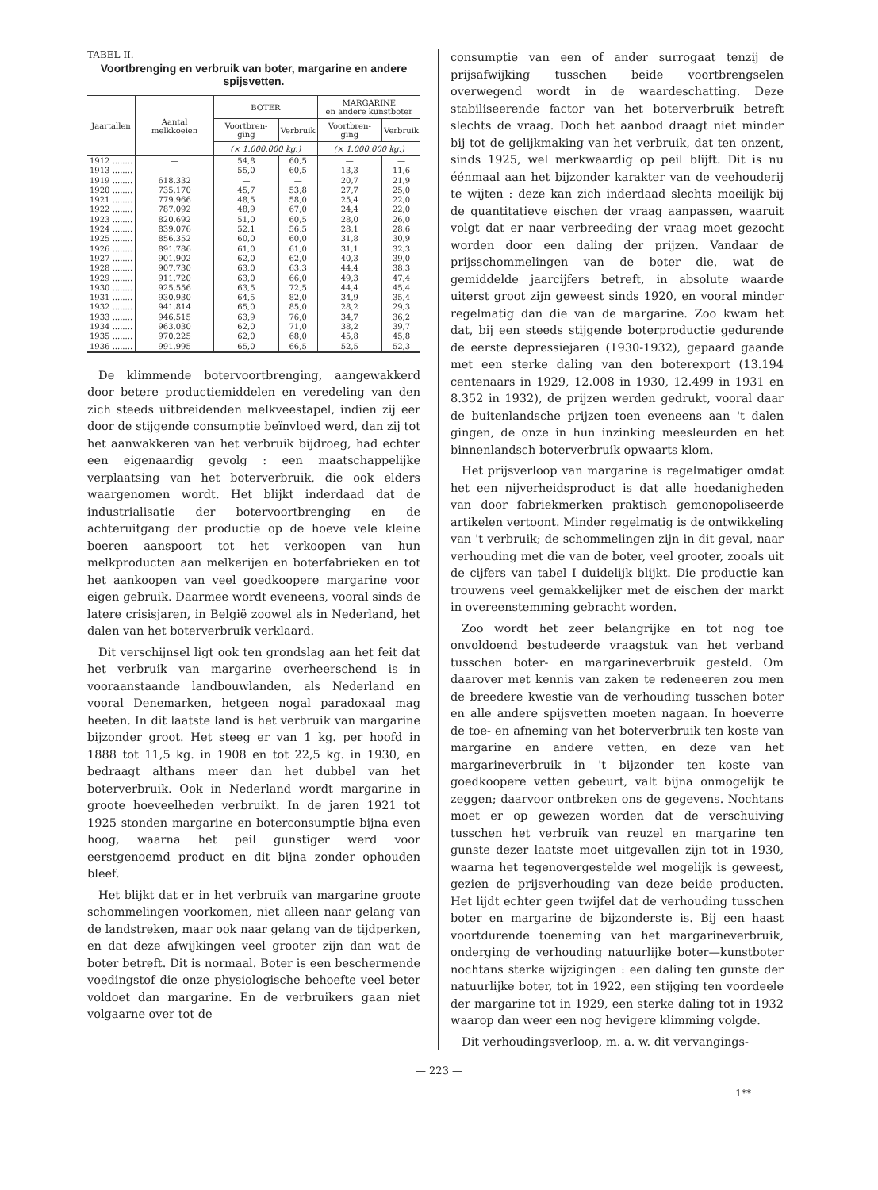TABEL II.
Voortbrenging en verbruik van boter, margarine en andere spijsvetten.
| Jaartallen | Aantal melkkoeien | BOTER | | MARGARINE en andere kunstboter | |
| --- | --- | --- | --- | --- | --- |
| | | Voortbren-ging | Verbruik | Voortbren-ging | Verbruik |
| | | (× 1.000.000 kg.) | | (× 1.000.000 kg.) | |
| 1912 ........ | — | 54,8 | 60,5 | — | — |
| 1913 ........ | — | 55,0 | 60,5 | 13,3 | 11,6 |
| 1919 ........ | 618.332 | — | — | 20,7 | 21,9 |
| 1920 ........ | 735.170 | 45,7 | 53,8 | 27,7 | 25,0 |
| 1921 ........ | 779.966 | 48,5 | 58,0 | 25,4 | 22,0 |
| 1922 ........ | 787.092 | 48,9 | 67,0 | 24,4 | 22,0 |
| 1923 ........ | 820.692 | 51,0 | 60,5 | 28,0 | 26,0 |
| 1924 ........ | 839.076 | 52,1 | 56,5 | 28,1 | 28,6 |
| 1925 ........ | 856.352 | 60,0 | 60,0 | 31,8 | 30,9 |
| 1926 ........ | 891.786 | 61,0 | 61,0 | 31,1 | 32,3 |
| 1927 ........ | 901.902 | 62,0 | 62,0 | 40,3 | 39,0 |
| 1928 ........ | 907.730 | 63,0 | 63,3 | 44,4 | 38,3 |
| 1929 ........ | 911.720 | 63,0 | 66,0 | 49,3 | 47,4 |
| 1930 ........ | 925.556 | 63,5 | 72,5 | 44,4 | 45,4 |
| 1931 ........ | 930.930 | 64,5 | 82,0 | 34,9 | 35,4 |
| 1932 ........ | 941.814 | 65,0 | 85,0 | 28,2 | 29,3 |
| 1933 ........ | 946.515 | 63,9 | 76,0 | 34,7 | 36,2 |
| 1934 ........ | 963.030 | 62,0 | 71,0 | 38,2 | 39,7 |
| 1935 ........ | 970.225 | 62,0 | 68,0 | 45,8 | 45,8 |
| 1936 ........ | 991.995 | 65,0 | 66,5 | 52,5 | 52,3 |
De klimmende botervoortbrenging, aangewakkerd door betere productiemiddelen en veredeling van den zich steeds uitbreidenden melkveestapel, indien zij eer door de stijgende consumptie beïnvloed werd, dan zij tot het aanwakkeren van het verbruik bijdroeg, had echter een eigenaardig gevolg : een maatschappelijke verplaatsing van het boterverbruik, die ook elders waargenomen wordt. Het blijkt inderdaad dat de industrialisatie der botervoortbrenging en de achteruitgang der productie op de hoeve vele kleine boeren aanspoort tot het verkoopen van hun melkproducten aan melkerijen en boterfabrieken en tot het aankoopen van veel goedkoopere margarine voor eigen gebruik. Daarmee wordt eveneens, vooral sinds de latere crisisjaren, in België zoowel als in Nederland, het dalen van het boterverbruik verklaard.
Dit verschijnsel ligt ook ten grondslag aan het feit dat het verbruik van margarine overheerschend is in vooraanstaande landbouwlanden, als Nederland en vooral Denemarken, hetgeen nogal paradoxaal mag heeten. In dit laatste land is het verbruik van margarine bijzonder groot. Het steeg er van 1 kg. per hoofd in 1888 tot 11,5 kg. in 1908 en tot 22,5 kg. in 1930, en bedraagt althans meer dan het dubbel van het boterverbruik. Ook in Nederland wordt margarine in groote hoeveelheden verbruikt. In de jaren 1921 tot 1925 stonden margarine en boterconsumptie bijna even hoog, waarna het peil gunstiger werd voor eerstgenoemd product en dit bijna zonder ophouden bleef.
Het blijkt dat er in het verbruik van margarine groote schommelingen voorkomen, niet alleen naar gelang van de landstreken, maar ook naar gelang van de tijdperken, en dat deze afwijkingen veel grooter zijn dan wat de boter betreft. Dit is normaal. Boter is een beschermende voedingstof die onze physiologische behoefte veel beter voldoet dan margarine. En de verbruikers gaan niet volgaarne over tot de
consumptie van een of ander surrogaat tenzij de prijsafwijking tusschen beide voortbrengselen overwegend wordt in de waardeschatting. Deze stabiliseerende factor van het boterverbruik betreft slechts de vraag. Doch het aanbod draagt niet minder bij tot de gelijkmaking van het verbruik, dat ten onzent, sinds 1925, wel merkwaardig op peil blijft. Dit is nu éénmaal aan het bijzonder karakter van de veehouderij te wijten : deze kan zich inderdaad slechts moeilijk bij de quantitatieve eischen der vraag aanpassen, waaruit volgt dat er naar verbreeding der vraag moet gezocht worden door een daling der prijzen. Vandaar de prijsschommelingen van de boter die, wat de gemiddelde jaarcijfers betreft, in absolute waarde uiterst groot zijn geweest sinds 1920, en vooral minder regelmatig dan die van de margarine. Zoo kwam het dat, bij een steeds stijgende boterproductie gedurende de eerste depressiejaren (1930-1932), gepaard gaande met een sterke daling van den boterexport (13.194 centenaars in 1929, 12.008 in 1930, 12.499 in 1931 en 8.352 in 1932), de prijzen werden gedrukt, vooral daar de buitenlandsche prijzen toen eveneens aan 't dalen gingen, de onze in hun inzinking meesleurden en het binnenlandsch boterverbruik opwaarts klom.
Het prijsverloop van margarine is regelmatiger omdat het een nijverheidsproduct is dat alle hoedanigheden van door fabriekmerken praktisch gemonopoliseerde artikelen vertoont. Minder regelmatig is de ontwikkeling van 't verbruik; de schommelingen zijn in dit geval, naar verhouding met die van de boter, veel grooter, zooals uit de cijfers van tabel I duidelijk blijkt. Die productie kan trouwens veel gemakkelijker met de eischen der markt in overeenstemming gebracht worden.
Zoo wordt het zeer belangrijke en tot nog toe onvoldoend bestudeerde vraagstuk van het verband tusschen boter- en margarineverbruik gesteld. Om daarover met kennis van zaken te redeneeren zou men de breedere kwestie van de verhouding tusschen boter en alle andere spijsvetten moeten nagaan. In hoeverre de toe- en afneming van het boterverbruik ten koste van margarine en andere vetten, en deze van het margarineverbruik in 't bijzonder ten koste van goedkoopere vetten gebeurt, valt bijna onmogelijk te zeggen; daarvoor ontbreken ons de gegevens. Nochtans moet er op gewezen worden dat de verschuiving tusschen het verbruik van reuzel en margarine ten gunste dezer laatste moet uitgevallen zijn tot in 1930, waarna het tegenovergestelde wel mogelijk is geweest, gezien de prijsverhouding van deze beide producten. Het lijdt echter geen twijfel dat de verhouding tusschen boter en margarine de bijzonderste is. Bij een haast voortdurende toeneming van het margarineverbruik, onderging de verhouding natuurlijke boter—kunstboter nochtans sterke wijzigingen : een daling ten gunste der natuurlijke boter, tot in 1922, een stijging ten voordeele der margarine tot in 1929, een sterke daling tot in 1932 waarop dan weer een nog hevigere klimming volgde.
Dit verhoudingsverloop, m. a. w. dit vervangings-
— 223 —
1**